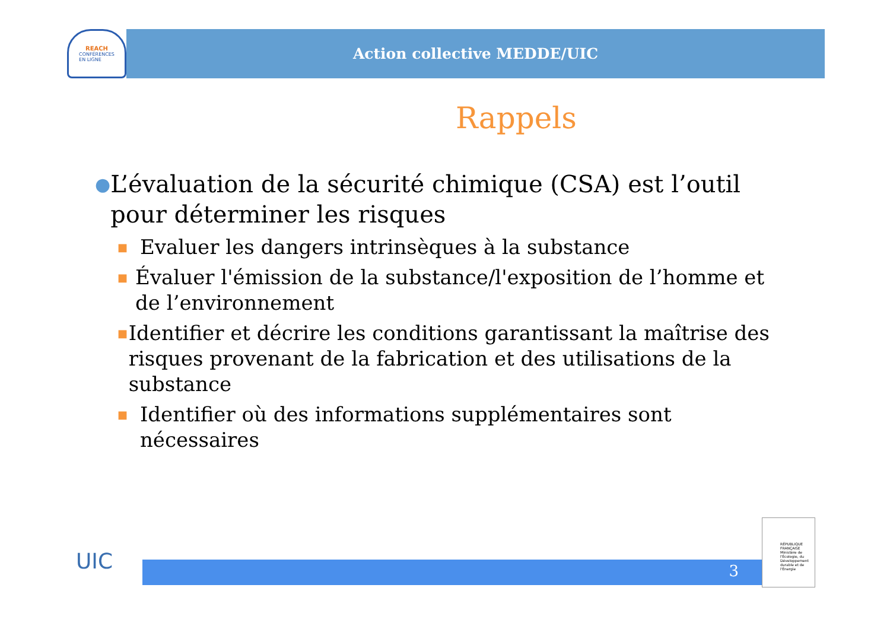REACH
CONFÉRENCES
EN LIGNE
Action collective MEDDE/UIC
Rappels
● L’évaluation de la sécurité chimique (CSA) est l’outil pour déterminer les risques
■ Evaluer les dangers intrinsèques à la substance
■ Évaluer l'émission de la substance/l'exposition de l’homme et de l’environnement
■ Identifier et décrire les conditions garantissant la maîtrise des risques provenant de la fabrication et des utilisations de la substance
■ Identifier où des informations supplémentaires sont nécessaires
UIC 3
RÉPUBLIQUE FRANÇAISE
Ministère de l'Écologie, du Développement durable et de l'Énergie